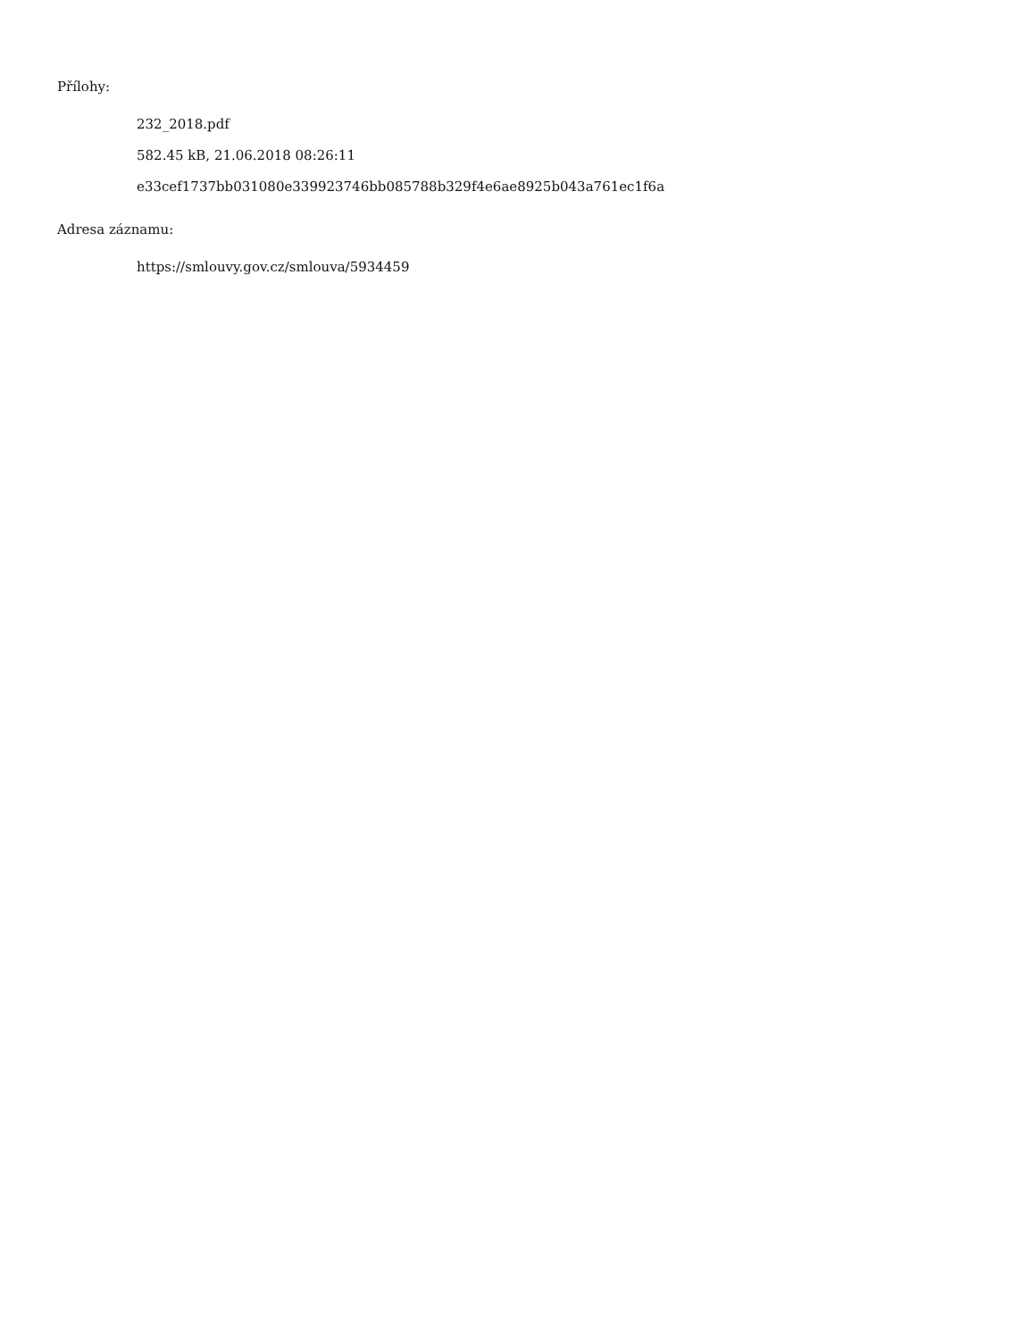Přílohy:
232_2018.pdf
582.45 kB, 21.06.2018 08:26:11
e33cef1737bb031080e339923746bb085788b329f4e6ae8925b043a761ec1f6a
Adresa záznamu:
https://smlouvy.gov.cz/smlouva/5934459